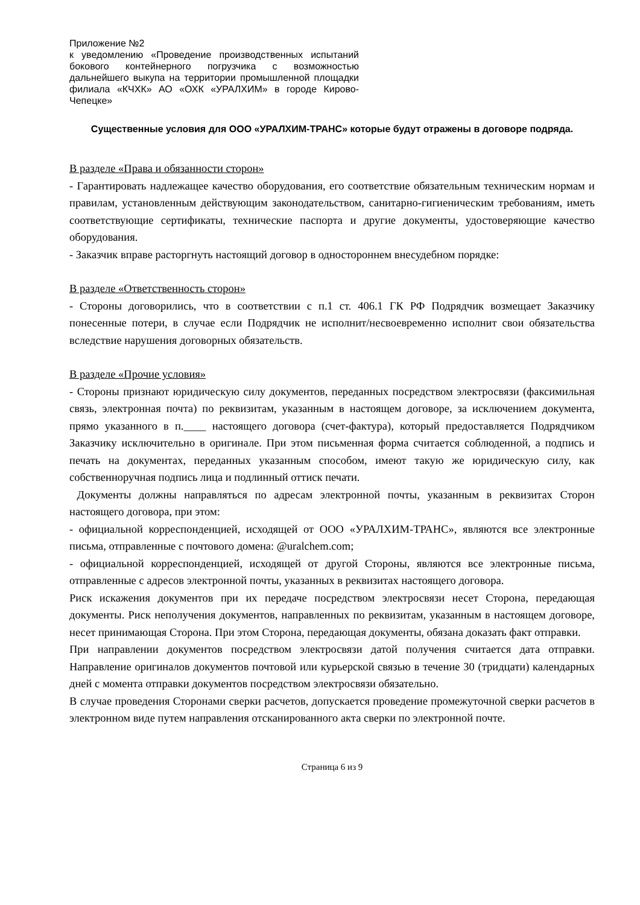Приложение №2
к уведомлению «Проведение производственных испытаний бокового контейнерного погрузчика с возможностью дальнейшего выкупа на территории промышленной площадки филиала «КЧХК» АО «ОХК «УРАЛХИМ» в городе Кирово-Чепецке»
Существенные условия для ООО «УРАЛХИМ-ТРАНС» которые будут отражены в договоре подряда.
В разделе «Права и обязанности сторон»
- Гарантировать надлежащее качество оборудования, его соответствие обязательным техническим нормам и правилам, установленным действующим законодательством, санитарно-гигиеническим требованиям, иметь соответствующие сертификаты, технические паспорта и другие документы, удостоверяющие качество оборудования.
- Заказчик вправе расторгнуть настоящий договор в одностороннем внесудебном порядке:
В разделе «Ответственность сторон»
- Стороны договорились, что в соответствии с п.1 ст. 406.1 ГК РФ Подрядчик возмещает Заказчику понесенные потери, в случае если Подрядчик не исполнит/несвоевременно исполнит свои обязательства вследствие нарушения договорных обязательств.
В разделе «Прочие условия»
- Стороны признают юридическую силу документов, переданных посредством электросвязи (факсимильная связь, электронная почта) по реквизитам, указанным в настоящем договоре, за исключением документа, прямо указанного в п.____ настоящего договора (счет-фактура), который предоставляется Подрядчиком Заказчику исключительно в оригинале. При этом письменная форма считается соблюденной, а подпись и печать на документах, переданных указанным способом, имеют такую же юридическую силу, как собственноручная подпись лица и подлинный оттиск печати.
Документы должны направляться по адресам электронной почты, указанным в реквизитах Сторон настоящего договора, при этом:
- официальной корреспонденцией, исходящей от ООО «УРАЛХИМ-ТРАНС», являются все электронные письма, отправленные с почтового домена: @uralchem.com;
- официальной корреспонденцией, исходящей от другой Стороны, являются все электронные письма, отправленные с адресов электронной почты, указанных в реквизитах настоящего договора.
Риск искажения документов при их передаче посредством электросвязи несет Сторона, передающая документы. Риск неполучения документов, направленных по реквизитам, указанным в настоящем договоре, несет принимающая Сторона. При этом Сторона, передающая документы, обязана доказать факт отправки.
При направлении документов посредством электросвязи датой получения считается дата отправки. Направление оригиналов документов почтовой или курьерской связью в течение 30 (тридцати) календарных дней с момента отправки документов посредством электросвязи обязательно.
В случае проведения Сторонами сверки расчетов, допускается проведение промежуточной сверки расчетов в электронном виде путем направления отсканированного акта сверки по электронной почте.
Страница 6 из 9